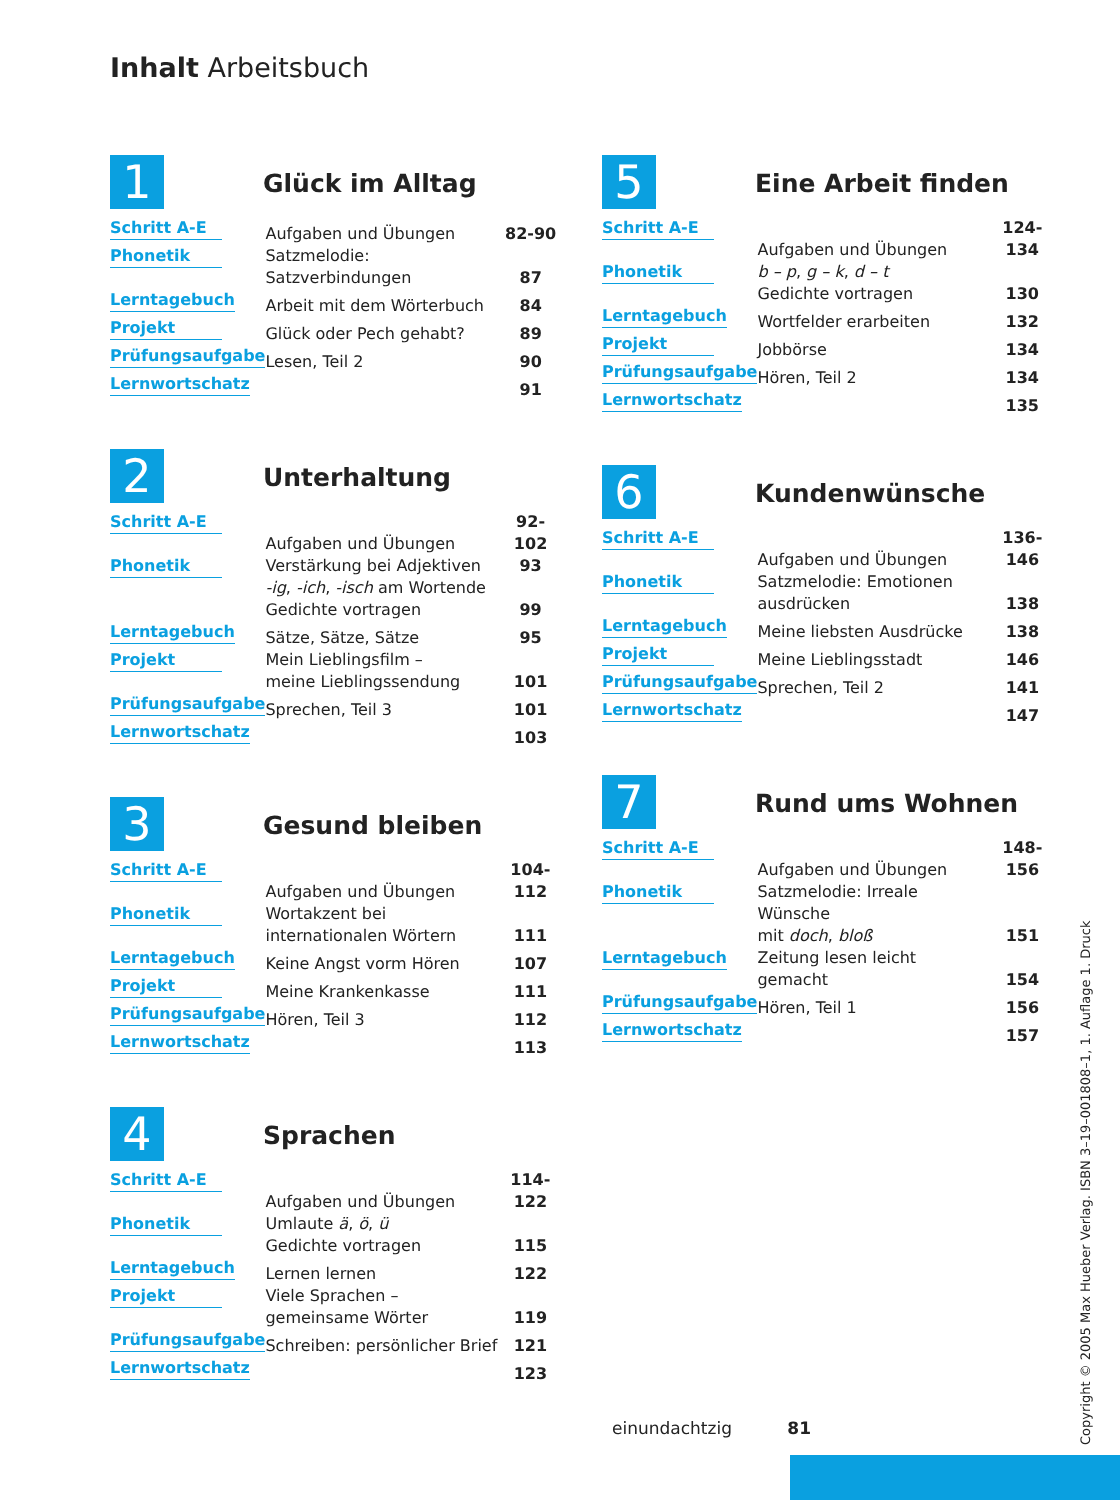Inhalt Arbeitsbuch
1
Glück im Alltag
| Schritt A-E | Aufgaben und Übungen | 82-90 |
| Phonetik | Satzmelodie: Satzverbindungen | 87 |
| Lerntagebuch | Arbeit mit dem Wörterbuch | 84 |
| Projekt | Glück oder Pech gehabt? | 89 |
| Prüfungsaufgabe | Lesen, Teil 2 | 90 |
| Lernwortschatz | | 91 |
2
Unterhaltung
| Schritt A-E | Aufgaben und Übungen | 92-102 |
| Phonetik | Verstärkung bei Adjektiven -ig , -ich , -isch am Wortende Gedichte vortragen | 93 99 |
| Lerntagebuch | Sätze, Sätze, Sätze | 95 |
| Projekt | Mein Lieblingsfilm – meine Lieblingssendung | 101 |
| Prüfungsaufgabe | Sprechen, Teil 3 | 101 |
| Lernwortschatz | | 103 |
3
Gesund bleiben
| Schritt A-E | Aufgaben und Übungen | 104-112 |
| Phonetik | Wortakzent bei internationalen Wörtern | 111 |
| Lerntagebuch | Keine Angst vorm Hören | 107 |
| Projekt | Meine Krankenkasse | 111 |
| Prüfungsaufgabe | Hören, Teil 3 | 112 |
| Lernwortschatz | | 113 |
4
Sprachen
| Schritt A-E | Aufgaben und Übungen | 114-122 |
| Phonetik | Umlaute ä , ö , ü Gedichte vortragen | 115 |
| Lerntagebuch | Lernen lernen | 122 |
| Projekt | Viele Sprachen – gemeinsame Wörter | 119 |
| Prüfungsaufgabe | Schreiben: persönlicher Brief | 121 |
| Lernwortschatz | | 123 |
5
Eine Arbeit finden
| Schritt A-E | Aufgaben und Übungen | 124-134 |
| Phonetik | b – p , g – k , d – t Gedichte vortragen | 130 |
| Lerntagebuch | Wortfelder erarbeiten | 132 |
| Projekt | Jobbörse | 134 |
| Prüfungsaufgabe | Hören, Teil 2 | 134 |
| Lernwortschatz | | 135 |
6
Kundenwünsche
| Schritt A-E | Aufgaben und Übungen | 136-146 |
| Phonetik | Satzmelodie: Emotionen ausdrücken | 138 |
| Lerntagebuch | Meine liebsten Ausdrücke | 138 |
| Projekt | Meine Lieblingsstadt | 146 |
| Prüfungsaufgabe | Sprechen, Teil 2 | 141 |
| Lernwortschatz | | 147 |
7
Rund ums Wohnen
| Schritt A-E | Aufgaben und Übungen | 148-156 |
| Phonetik | Satzmelodie: Irreale Wünsche mit doch , bloß | 151 |
| Lerntagebuch | Zeitung lesen leicht gemacht | 154 |
| Prüfungsaufgabe | Hören, Teil 1 | 156 |
| Lernwortschatz | | 157 |
einundachtzig 81
Copyright © 2005 Max Hueber Verlag. ISBN 3–19–001808–1, 1. Auflage 1. Druck